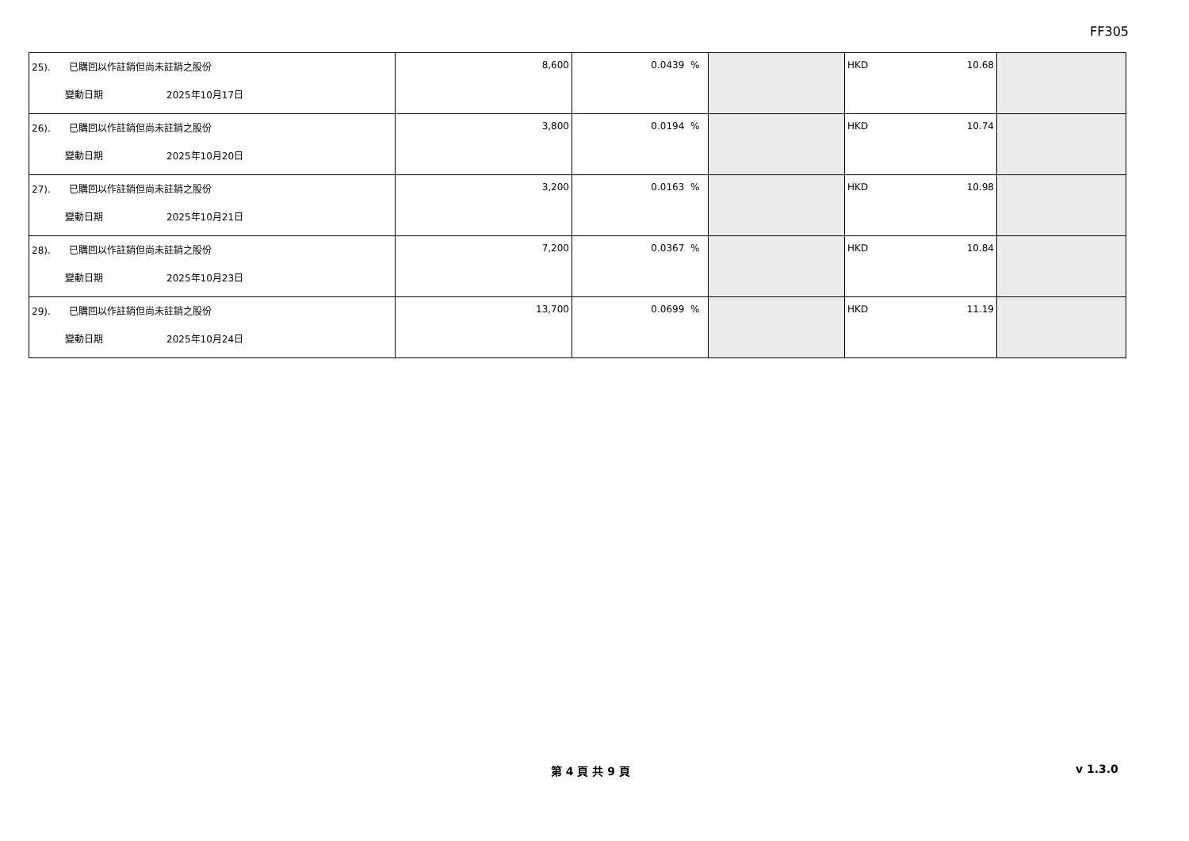FF305
| 25). 已購回以作註銷但尚未註銷之股份 變動日期 2025年10月17日 | 8,600 | 0.0439 % | | HKD 10.68 | |
| 26). 已購回以作註銷但尚未註銷之股份 變動日期 2025年10月20日 | 3,800 | 0.0194 % | | HKD 10.74 | |
| 27). 已購回以作註銷但尚未註銷之股份 變動日期 2025年10月21日 | 3,200 | 0.0163 % | | HKD 10.98 | |
| 28). 已購回以作註銷但尚未註銷之股份 變動日期 2025年10月23日 | 7,200 | 0.0367 % | | HKD 10.84 | |
| 29). 已購回以作註銷但尚未註銷之股份 變動日期 2025年10月24日 | 13,700 | 0.0699 % | | HKD 11.19 | |
第 4 頁 共 9 頁 v 1.3.0